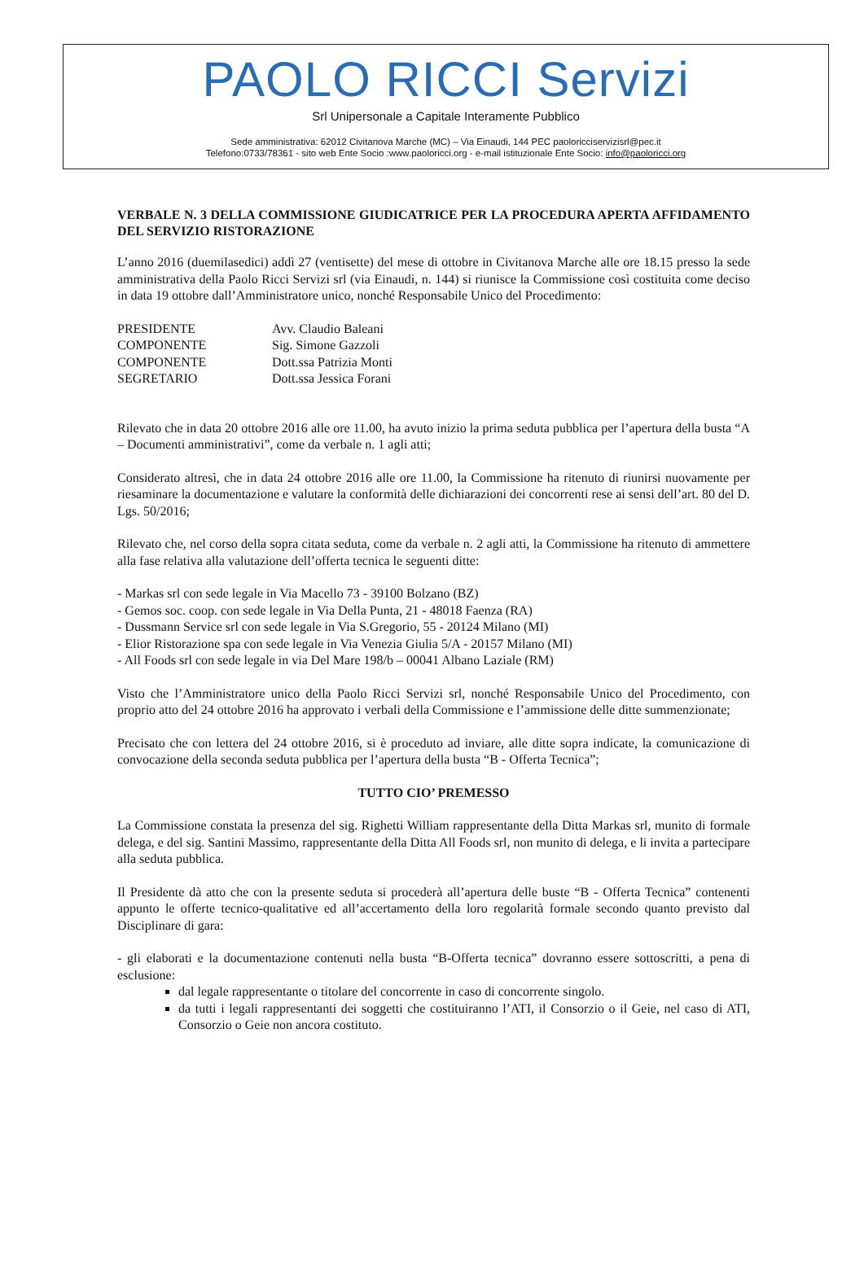PAOLO RICCI Servizi
Srl Unipersonale a Capitale Interamente Pubblico
Sede amministrativa: 62012 Civitanova Marche (MC) – Via Einaudi, 144 PEC paoloricciservizisrl@pec.it
Telefono:0733/78361 - sito web Ente Socio :www.paoloricci.org - e-mail istituzionale Ente Socio: info@paoloricci.org
VERBALE N. 3 DELLA COMMISSIONE GIUDICATRICE PER LA PROCEDURA APERTA AFFIDAMENTO DEL SERVIZIO RISTORAZIONE
L’anno 2016 (duemilasedici) addì 27 (ventisette) del mese di ottobre in Civitanova Marche alle ore 18.15 presso la sede amministrativa della Paolo Ricci Servizi srl (via Einaudi, n. 144) si riunisce la Commissione così costituita come deciso in data 19 ottobre dall’Amministratore unico, nonché Responsabile Unico del Procedimento:
PRESIDENTE Avv. Claudio Baleani
COMPONENTE Sig. Simone Gazzoli
COMPONENTE Dott.ssa Patrizia Monti
SEGRETARIO Dott.ssa Jessica Forani
Rilevato che in data 20 ottobre 2016 alle ore 11.00, ha avuto inizio la prima seduta pubblica per l’apertura della busta “A – Documenti amministrativi”, come da verbale n. 1 agli atti;
Considerato altresì, che in data 24 ottobre 2016 alle ore 11.00, la Commissione ha ritenuto di riunirsi nuovamente per riesaminare la documentazione e valutare la conformità delle dichiarazioni dei concorrenti rese ai sensi dell’art. 80 del D. Lgs. 50/2016;
Rilevato che, nel corso della sopra citata seduta, come da verbale n. 2 agli atti, la Commissione ha ritenuto di ammettere alla fase relativa alla valutazione dell’offerta tecnica le seguenti ditte:
- Markas srl con sede legale in Via Macello 73 - 39100 Bolzano (BZ)
- Gemos soc. coop. con sede legale in Via Della Punta, 21 - 48018 Faenza (RA)
- Dussmann Service srl con sede legale in Via S.Gregorio, 55 - 20124 Milano (MI)
- Elior Ristorazione spa con sede legale in Via Venezia Giulia 5/A - 20157 Milano (MI)
- All Foods srl con sede legale in via Del Mare 198/b – 00041 Albano Laziale (RM)
Visto che l’Amministratore unico della Paolo Ricci Servizi srl, nonché Responsabile Unico del Procedimento, con proprio atto del 24 ottobre 2016 ha approvato i verbali della Commissione e l’ammissione delle ditte summenzionate;
Precisato che con lettera del 24 ottobre 2016, si è proceduto ad inviare, alle ditte sopra indicate, la comunicazione di convocazione della seconda seduta pubblica per l’apertura della busta “B - Offerta Tecnica”;
TUTTO CIO’ PREMESSO
La Commissione constata la presenza del sig. Righetti William rappresentante della Ditta Markas srl, munito di formale delega, e del sig. Santini Massimo, rappresentante della Ditta All Foods srl, non munito di delega, e li invita a partecipare alla seduta pubblica.
Il Presidente dà atto che con la presente seduta si procederà all’apertura delle buste “B - Offerta Tecnica” contenenti appunto le offerte tecnico-qualitative ed all’accertamento della loro regolarità formale secondo quanto previsto dal Disciplinare di gara:
- gli elaborati e la documentazione contenuti nella busta “B-Offerta tecnica” dovranno essere sottoscritti, a pena di esclusione:
dal legale rappresentante o titolare del concorrente in caso di concorrente singolo.
da tutti i legali rappresentanti dei soggetti che costituiranno l’ATI, il Consorzio o il Geie, nel caso di ATI, Consorzio o Geie non ancora costituto.